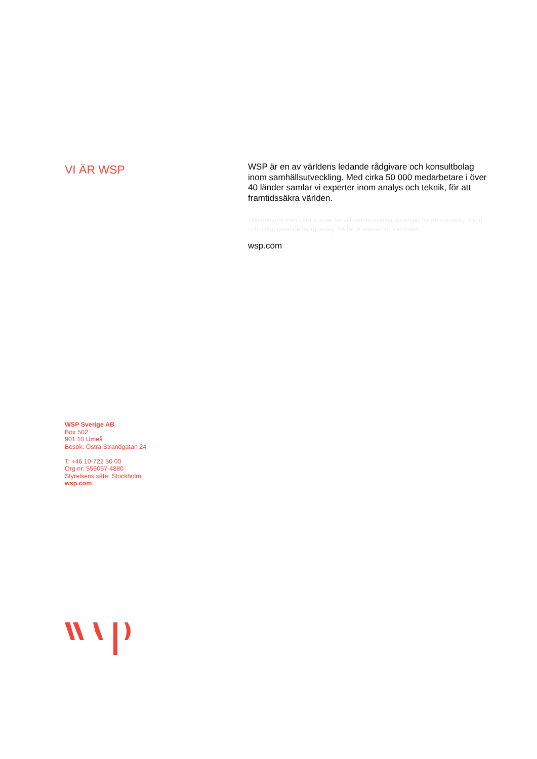VI ÄR WSP
WSP är en av världens ledande rådgivare och konsultbolag inom samhällsutveckling. Med cirka 50 000 medarbetare i över 40 länder samlar vi experter inom analys och teknik, för att framtidssäkra världen.
Tillsammans med våra kunder tar vi fram innovativa lösningar för en mänsklig, trygg och välfungerande morgondag. Så tar vi ansvar för framtiden.
wsp.com
WSP Sverige AB
Box 502
901 10 Umeå
Besök: Östra Strandgatan 24
T: +46 10-722 50 00
Org nr: 556057-4880
Styrelsens säte: Stockholm
wsp.com